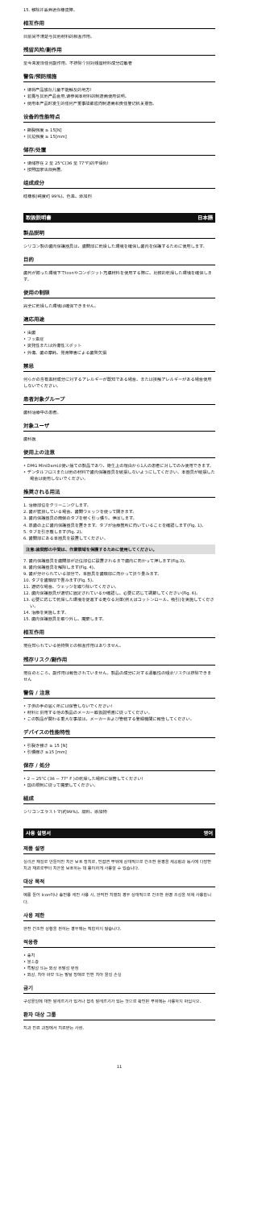15. 移除并丢弃迷你橡皮障。
相互作用
目前尚不清楚与其他材料的相互作用。
残留风险/副作用
至今未发现任何副作用。不排除个别对残留材料成分过敏者
警告/预防措施
• 请将产品放在儿童不能触及的地方!
• 若需与其他产品合用,请参阅本材料的制造商使用说明。
• 使用本产品时发生的任何严重事故都应向制造商和责任登记机关报告。
设备的性能特点
• 撕裂强度 ≥ 15[N]
• 抗拉强度 ≥ 15[mm]
储存/处置
• 请储存在 2 至 25°C(36 至 77°F)的干燥处!
• 按照国家法规弃置。
组成成分
硅橡胶(纯度约 99%)、色素、添加剂
取扱説明書 日本語
製品説明
シリコン製の歯肉保護器具は、歯間部に乾燥した環境を確保し歯肉を保護するために使用します。
目的
歯列が揃った環境下でIconやコンポジット充填材料を使用する際に、比較的乾燥した環境を確保します。
使用の制限
完全に乾燥した環境は確保できません。
適応用途
• 虫歯
• フッ素症
• 突発性または外傷性スポット
• 外傷、歯の摩耗、発育障害による歯質欠損
禁忌
何らかの含有素材成分に対するアレルギーが既知である場合、または接触アレルギーがある場合使用しないでください。
患者対象グループ
歯科治療中の患者。
対象ユーザ
歯科医
使用上の注意
• DMG MiniDamは使い捨ての製品であり、衛生上の理由から1人の患者に対してのみ使用できます。
• デンタルフロスまたは他の材料で歯肉保護器具を破損しないようにしてください。本器具が破損した場合は使用しないでください。
推奨される用法
1. 治療部位をクリーニングします。
2. 歯が密接している場合、歯間ウェッジを使って開きます。
3. 歯肉保護器具の両側のタブを軽く引っ張り、伸ばします。
4. 患歯の上に歯肉保護器具を置きます。タブが治療箇所に向いていることを確認します(Fig. 1)。
5. タブを引き離します(Fig. 2)。
6. 歯間部にある本器具を設置してください。
注意:歯間部の中間は、作業領域を保護するために使用してください。
7. 歯肉保護器具を歯間部が近位部位に設置されるまで歯肉に向かって押します(Fig.3)。
8. 歯肉保護器具を解除します(Fig. 4)。
9. 歯が分けられている部分で、本器具を歯頚部に向かって折り畳みます。
10. タブを歯頚部で畳みます(Fig. 5)。
11. 適切な場合、ウェッジを取り除いてください。
12. 歯肉保護器具が適切に固定されているか確認し、必要に応じて調節してください(Fig. 6)。
13. 必要に応じて乾燥した環境を促進する更なる対策(例えばコットンロール、吸引)を実施してください。
14. 治療を実施します。
15. 歯肉保護器具を取り外し、廃棄します。
相互作用
現在知られている他物質との相互作用はありません。
残存リスク/副作用
現在のところ、副作用は報告されていません。製品の成分に対する過敏性の残余リスクは排除できません
警告 / 注意
• 子供の手の届く所には保管しないでください!
• 材料と併用する他の製品のメーカー取扱説明書に従ってください。
• この製品が関わる重大な事故は、メーカーおよび管轄する登録機関に報告してください。
デバイスの性能特性
• 引裂き強さ ≥ 15 [N]
• 引張強さ ≥15 [mm]
保存 / 処分
• 2 ~ 25°C (36 ~ 77° F )の乾燥した場所に保管してください!
• 国の規制に従って廃棄してください。
組成
シリコンエラストマ(約99%)、顔料、添加物
사용 설명서 영어
제품 설명
실리콘 재질로 만들어진 치은 보호 장치로, 인접면 부위에 상대적으로 건조한 환경을 제공함과 동시에 다양한 치과 재료로부터 치은을 보호하는 데 용이하게 사용할 수 있습니다.
대상 목적
예를 들어 Icon이나 충전용 레진 사용 시, 완벽한 치열의 경우 상대적으로 건조한 환경 조성을 위해 사용합니다.
사용 제한
완전 건조한 상황을 원하는 경우에는 적합하지 않습니다.
적응증
• 충치
• 불소증
• 특발성 또는 외상 유발성 반점
• 외상, 치아 마모 또는 발달 장애로 인한 치아 물질 손실
금기
구성물질에 대한 알레르기가 있거나 접촉 알레르기가 있는 것으로 확인된 부위에는 사용하지 마십시오.
환자 대상 그룹
치과 진료 과정에서 치료받는 사람.
11